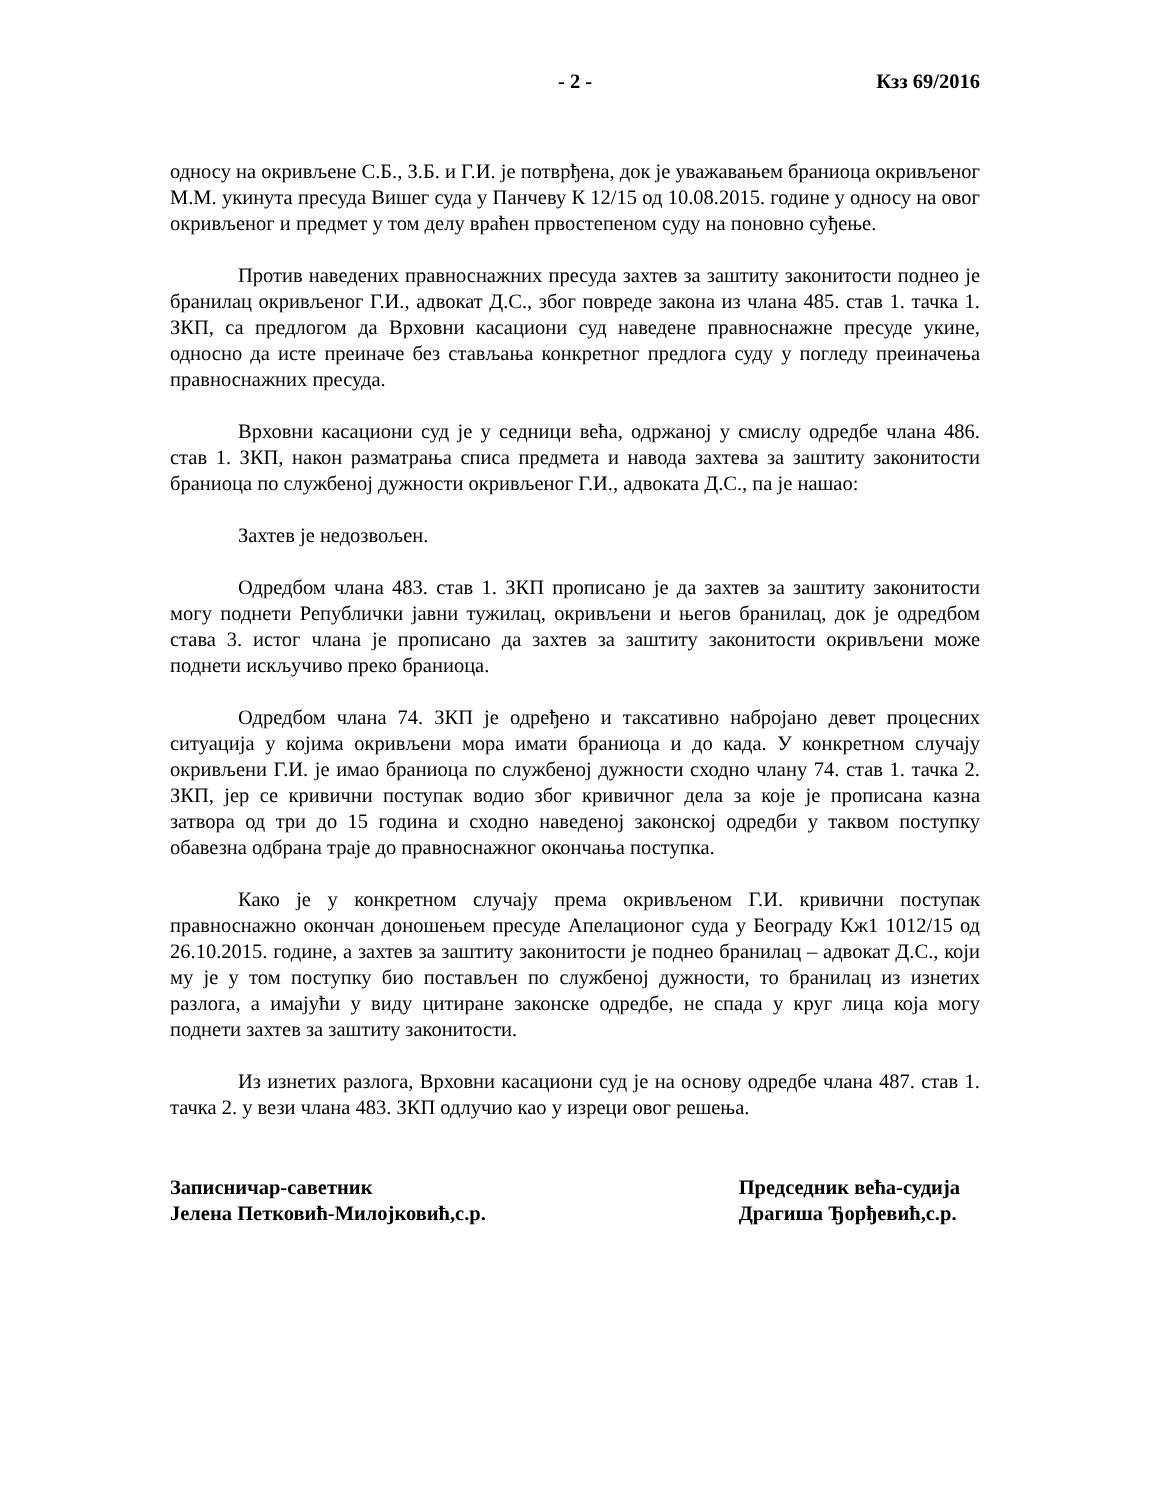- 2 - Кзз 69/2016
односу на окривљене С.Б., З.Б. и Г.И. је потврђена, док је уважавањем браниоца окривљеног М.М. укинута пресуда Вишег суда у Панчеву К 12/15 од 10.08.2015. године у односу на овог окривљеног и предмет у том делу враћен првостепеном суду на поновно суђење.
Против наведених правноснажних пресуда захтев за заштиту законитости поднео је бранилац окривљеног Г.И., адвокат Д.С., због повреде закона из члана 485. став 1. тачка 1. ЗКП, са предлогом да Врховни касациони суд наведене правноснажне пресуде укине, односно да исте преиначе без стављања конкретног предлога суду у погледу преиначења правноснажних пресуда.
Врховни касациони суд је у седници већа, одржаној у смислу одредбе члана 486. став 1. ЗКП, након разматрања списа предмета и навода захтева за заштиту законитости браниоца по службеној дужности окривљеног Г.И., адвоката Д.С., па је нашао:
Захтев је недозвољен.
Одредбом члана 483. став 1. ЗКП прописано је да захтев за заштиту законитости могу поднети Републички јавни тужилац, окривљени и његов бранилац, док је одредбом става 3. истог члана је прописано да захтев за заштиту законитости окривљени може поднети искључиво преко браниоца.
Одредбом члана 74. ЗКП је одређено и таксативно набројано девет процесних ситуација у којима окривљени мора имати браниоца и до када. У конкретном случају окривљени Г.И. је имао браниоца по службеној дужности сходно члану 74. став 1. тачка 2. ЗКП, јер се кривични поступак водио због кривичног дела за које је прописана казна затвора од три до 15 година и сходно наведеној законској одредби у таквом поступку обавезна одбрана траје до правноснажног окончања поступка.
Како је у конкретном случају према окривљеном Г.И. кривични поступак правноснажно окончан доношењем пресуде Апелационог суда у Београду Кж1 1012/15 од 26.10.2015. године, а захтев за заштиту законитости је поднео бранилац – адвокат Д.С., који му је у том поступку био постављен по службеној дужности, то бранилац из изнетих разлога, а имајући у виду цитиране законске одредбе, не спада у круг лица која могу поднети захтев за заштиту законитости.
Из изнетих разлога, Врховни касациони суд је на основу одредбе члана 487. став 1. тачка 2. у вези члана 483. ЗКП одлучио као у изреци овог решења.
Записничар-саветник
Јелена Петковић-Милојковић,с.р.
Председник већа-судија
Драгиша Ђорђевић,с.р.